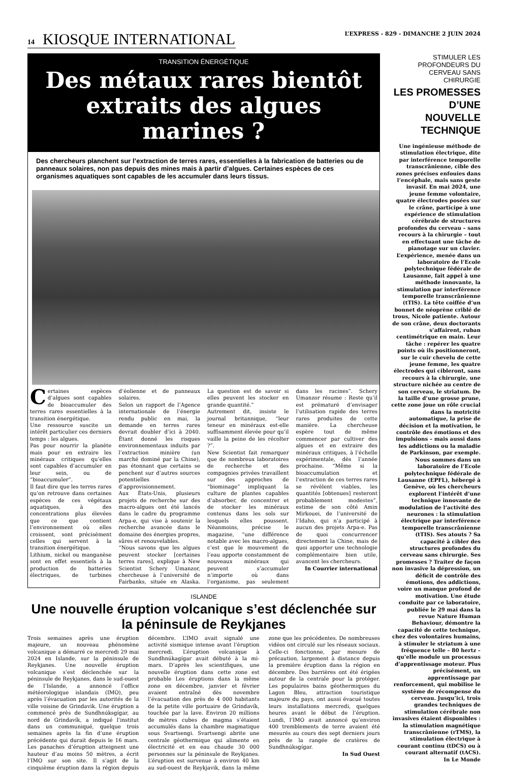14 KIOSQUE INTERNATIONAL
L’EXPRESS - 829 - DIMANCHE 2 JUIN 2024
TRANSITION ÉNERGÉTIQUE
Des métaux rares bientôt extraits des algues marines ?
Des chercheurs planchent sur l’extraction de terres rares, essentielles à la fabrication de batteries ou de panneaux solaires, non pas depuis des mines mais à partir d’algues. Certaines espèces de ces organismes aquatiques sont capables de les accumuler dans leurs tissus.
Certaines espèces d’algues sont capables de bioaccumuler des terres rares essentielles à la transition énergétique.
Une ressource suscite un intérêt particulier ces derniers temps : les algues.
Pas pour nourrir la planète mais pour en extraire les minéraux critiques qu’elles sont capables d’accumuler en leur sein, ou de “bioaccumuler”.
Il faut dire que les terres rares qu’on retrouve dans certaines espèces de ces végétaux aquatiques, à des concentrations plus élevées que ce que contient l’environnement où elles croissent, sont précisément celles qui servent à la transition énergétique.
Lithium, nickel ou manganèse sont en effet essentiels à la production de batteries électriques, de turbines d’éolienne et de panneaux solaires.
Selon un rapport de l’Agence internationale de l’énergie rendu public en mai, la demande en terres rares devrait doubler d’ici à 2040. Étant donné les risques environnementaux induits par l’extraction minière (un marché dominé par la Chine), pas étonnant que certains se penchent sur d’autres sources potentielles d’approvisionnement.
Aux États-Unis, plusieurs projets de recherche sur des macro-algues ont été lancés dans le cadre du programme Arpa-e, qui vise à soutenir la recherche avancée dans le domaine des énergies propres, sûres et renouvelables.
“Nous savons que les algues peuvent stocker [certaines terres rares], explique à New Scientist Schery Umanzor, chercheuse à l’université de Fairbanks, située en Alaska. La question est de savoir si elles peuvent les stocker en grande quantité.”
Autrement dit, insiste le journal britannique, “leur teneur en minéraux est-elle suffisamment élevée pour qu’il vaille la peine de les récolter ?”.
New Scientist fait remarquer que de nombreux laboratoires de recherche et des compagnies privées travaillent sur des approches de “biominage” impliquant la culture de plantes capables d’absorber, de concentrer et de stocker les minéraux contenus dans les sols sur lesquels elles poussent. Néanmoins, précise le magazine, “une différence notable avec les macro-algues, c’est que le mouvement de l’eau apporte constamment de nouveaux minéraux qui peuvent s’accumuler n’importe où dans l’organisme, pas seulement dans les racines”. Schery Umanzor résume : Reste qu’il est prématuré d’envisager l’utilisation rapide des terres rares produites de cette manière. La chercheuse espère tout de même commencer par cultiver des algues et en extraire des minéraux critiques, à l’échelle expérimentale, dès l’année prochaine. “Même si la bioaccumulation et l’extraction de ces terres rares se révèlent viables, les quantités [obtenues] resteront probablement modestes”, estime de son côté Amin Mirkouei, de l’université de l’Idaho, qui n’a participé à aucun des projets Arpa-e. Pas de quoi concurrencer directement la Chine, mais de quoi apporter une technologie complémentaire bien utile, avancent les chercheurs.
In Courrier international
ISLANDE
Une nouvelle éruption volcanique s’est déclenchée sur la péninsule de Reykjanes
Trois semaines après une éruption majeure, un nouveau phénomène volcanique a démarré ce mercredi 29 mai 2024 en Islande, sur la péninsule de Reykjanes. Une nouvelle éruption volcanique s’est déclenchée sur la péninsule de Reykjanes, dans le sud-ouest de l’Islande, a annoncé l’office météorologique islandais (IMO), peu après l’évacuation par les autorités de la ville voisine de Grindavik. Une éruption a commencé près de Sundhnúksgígar, au nord de Grindavík, a indiqué l’institut dans un communiqué, quelque trois semaines après la fin d’une éruption précédente qui durait depuis le 16 mars. Les panaches d’éruption atteignent une hauteur d’au moins 50 mètres, a écrit l’IMO sur son site. Il s’agit de la cinquième éruption dans la région depuis décembre. L’IMO avait signalé une activité sismique intense avant l’éruption mercredi. L’éruption volcanique à Sundhnúkagígar avait débuté à la mi-mars. D’après les scientifiques, une nouvelle éruption dans cette zone est probable Les éruptions dans la même zone en décembre, janvier et février avaient entraîné dès novembre l’évacuation des près de 4 000 habitants de la petite ville portuaire de Grindavík, touchée par la lave. Environ 20 millions de mètres cubes de magma s’étaient accumulés dans la chambre magmatique sous Svartsengi. Svartsengi abrite une centrale géothermique qui alimente en électricité et en eau chaude 30 000 personnes sur la péninsule de Reykjanes. L’éruption est survenue à environ 40 km au sud-ouest de Reykjavik, dans la même zone que les précédentes. De nombreuses vidéos ont circulé sur les réseaux sociaux. Celle-ci fonctionne, par mesure de précaution, largement à distance depuis la première éruption dans la région en décembre. Des barrières ont été érigées autour de la centrale pour la protéger. Les populaires bains géothermiques du Lagon Bleu, attraction touristique majeure du pays, ont aussi évacué toutes leurs installations mercredi, quelques heures avant le début de l’éruption. Lundi, l’IMO avait annoncé qu’environ 400 tremblements de terre avaient été mesurés au cours des sept derniers jours près de la rangée de cratères de Sundhnúksgígar.
In Sud Ouest
STIMULER LES PROFONDEURS DU CERVEAU SANS CHIRURGIE
LES PROMESSES D’UNE NOUVELLE TECHNIQUE
Une ingénieuse méthode de stimulation électrique, dite par interférence temporelle transcrânienne, cible des zones précises enfouies dans l’encéphale, mais sans geste invasif. En mai 2024, une jeune femme volontaire, quatre électrodes posées sur le crâne, participe à une expérience de stimulation cérébrale de structures profondes du cerveau – sans recours à la chirurgie – tout en effectuant une tâche de pianotage sur un clavier. L’expérience, menée dans un laboratoire de l’Ecole polytechnique fédérale de Lausanne, fait appel à une méthode innovante, la stimulation par interférence temporelle transcrânienne (tTIS). La tête coiffée d’un bonnet de néoprène criblé de trous, Nicole patiente. Autour de son crâne, deux doctorants s’affairent, ruban centimétrique en main. Leur tâche : repérer les quatre points où ils positionneront, sur le cuir chevelu de cette jeune femme, les quatre électrodes qui cibleront, sans recours à la chirurgie, une structure nichée au centre de son cerveau, le striatum. De la taille d’une grosse prune, cette zone joue un rôle crucial dans la motricité automatique, la prise de décision et la motivation, le contrôle des émotions et des impulsions – mais aussi dans les addictions ou la maladie de Parkinson, par exemple. Nous sommes dans un laboratoire de l’Ecole polytechnique fédérale de Lausanne (EPFL), hébergé à Genève, où les chercheurs explorent l’intérêt d’une technique innovante de modulation de l’activité des neurones : la stimulation électrique par interférence temporelle transcrânienne (tTIS). Ses atouts ? Sa capacité à cibler des structures profondes du cerveau sans chirurgie. Ses promesses ? Traiter de façon non invasive la dépression, un déficit de contrôle des émotions, des addictions, voire un manque profond de motivation. Une étude conduite par ce laboratoire, publiée le 29 mai dans la revue Nature Human Behaviour, démontre la capacité de cette technique, chez des volontaires humains, à stimuler le striatum à une fréquence telle – 80 hertz – qu’elle module un processus d’apprentissage moteur. Plus précisément, un apprentissage par renforcement, qui mobilise le système de récompense du cerveau. Jusqu’ici, trois grandes techniques de stimulation cérébrale non invasives étaient disponibles : la stimulation magnétique transcrânienne (rTMS), la stimulation électrique à courant continu (tDCS) ou à courant alternatif (tACS).
In Le Monde